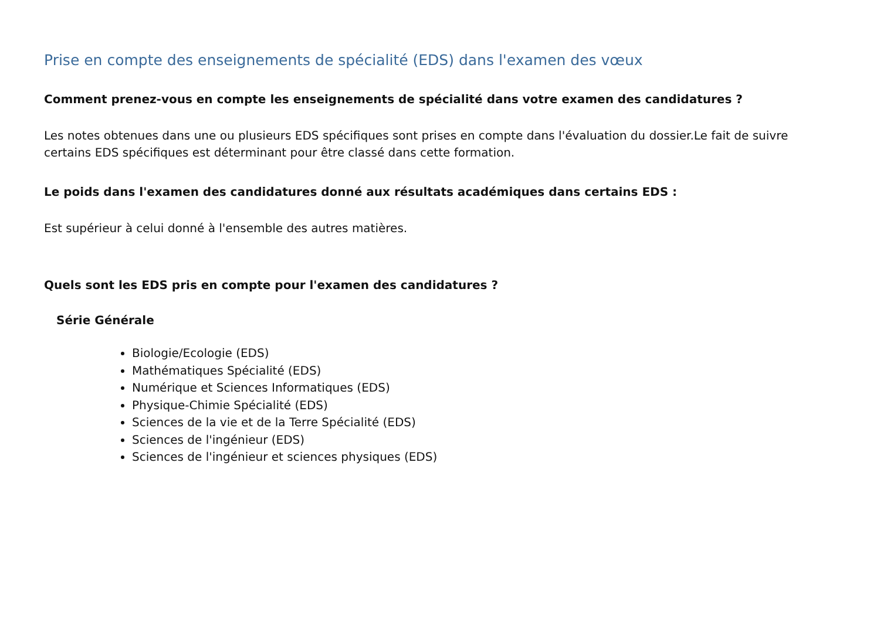Prise en compte des enseignements de spécialité (EDS) dans l'examen des vœux
Comment prenez-vous en compte les enseignements de spécialité dans votre examen des candidatures ?
Les notes obtenues dans une ou plusieurs EDS spécifiques sont prises en compte dans l'évaluation du dossier.Le fait de suivre certains EDS spécifiques est déterminant pour être classé dans cette formation.
Le poids dans l'examen des candidatures donné aux résultats académiques dans certains EDS :
Est supérieur à celui donné à l'ensemble des autres matières.
Quels sont les EDS pris en compte pour l'examen des candidatures ?
Série Générale
Biologie/Ecologie (EDS)
Mathématiques Spécialité (EDS)
Numérique et Sciences Informatiques (EDS)
Physique-Chimie Spécialité (EDS)
Sciences de la vie et de la Terre Spécialité (EDS)
Sciences de l'ingénieur (EDS)
Sciences de l'ingénieur et sciences physiques (EDS)